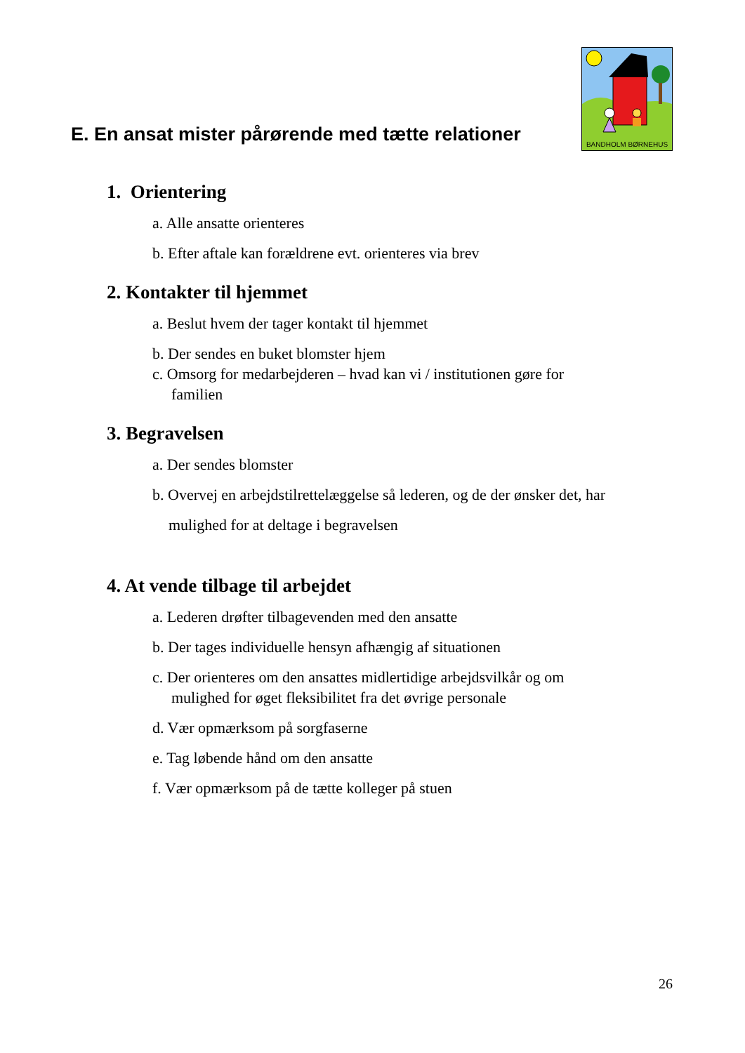E. En ansat mister pårørende med tætte relationer
BANDHOLM BØRNEHUS
1. Orientering
a. Alle ansatte orienteres
b. Efter aftale kan forældrene evt. orienteres via brev
2. Kontakter til hjemmet
a. Beslut hvem der tager kontakt til hjemmet
b. Der sendes en buket blomster hjem
c. Omsorg for medarbejderen – hvad kan vi / institutionen gøre for
familien
3. Begravelsen
a. Der sendes blomster
b. Overvej en arbejdstilrettelæggelse så lederen, og de der ønsker det, har
mulighed for at deltage i begravelsen
4. At vende tilbage til arbejdet
a. Lederen drøfter tilbagevenden med den ansatte
b. Der tages individuelle hensyn afhængig af situationen
c. Der orienteres om den ansattes midlertidige arbejdsvilkår og om
mulighed for øget fleksibilitet fra det øvrige personale
d. Vær opmærksom på sorgfaserne
e. Tag løbende hånd om den ansatte
f. Vær opmærksom på de tætte kolleger på stuen
26